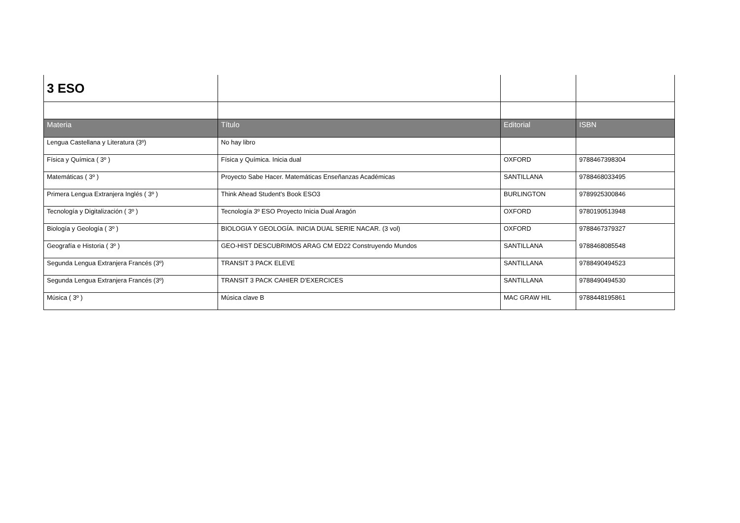| 3 ESO | | | |
| Materia | Título | Editorial | ISBN |
| Lengua Castellana y Literatura (3º) | No hay libro | | |
| Física y Química ( 3º ) | Física y Química. Inicia dual | OXFORD | 9788467398304 |
| Matemáticas ( 3º ) | Proyecto Sabe Hacer. Matemáticas Enseñanzas Académicas | SANTILLANA | 9788468033495 |
| Primera Lengua Extranjera Inglés ( 3º ) | Think Ahead Student's Book ESO3 | BURLINGTON | 9789925300846 |
| Tecnología y Digitalización ( 3º ) | Tecnología 3º ESO Proyecto Inicia Dual Aragón | OXFORD | 9780190513948 |
| Biología y Geología ( 3º ) | BIOLOGIA Y GEOLOGÍA. INICIA DUAL SERIE NACAR. (3 vol) | OXFORD | 9788467379327 |
| Geografía e Historia ( 3º ) | GEO-HIST DESCUBRIMOS ARAG CM ED22 Construyendo Mundos | SANTILLANA | 9788468085548 |
| Segunda Lengua Extranjera Francés (3º) | TRANSIT 3 PACK ELEVE | SANTILLANA | 9788490494523 |
| Segunda Lengua Extranjera Francés (3º) | TRANSIT 3 PACK CAHIER D'EXERCICES | SANTILLANA | 9788490494530 |
| Música ( 3º ) | Música clave B | MAC GRAW HIL | 9788448195861 |